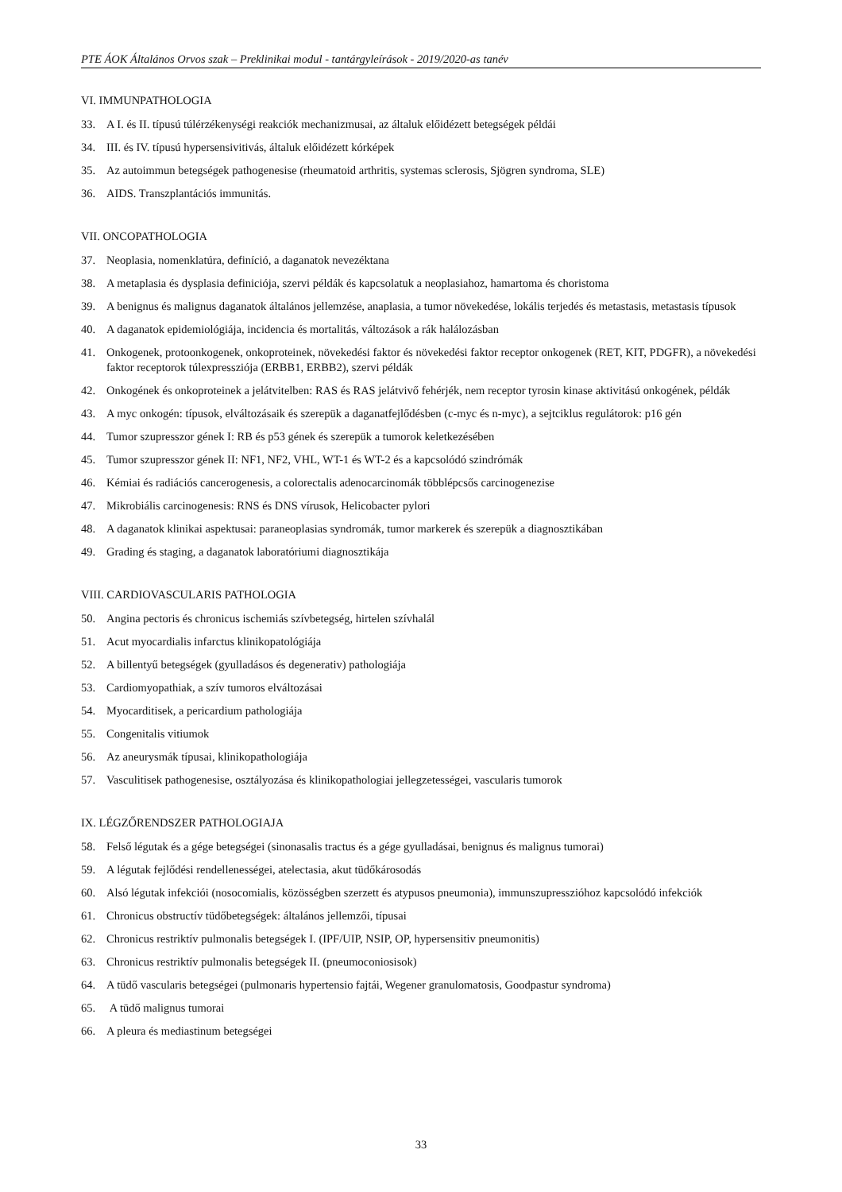PTE ÁOK Általános Orvos szak – Preklinikai modul - tantárgyleírások - 2019/2020-as tanév
VI. IMMUNPATHOLOGIA
33. A I. és II. típusú túlérzékenységi reakciók mechanizmusai, az általuk előidézett betegségek példái
34. III. és IV. típusú hypersensivitivás, általuk előidézett kórképek
35. Az autoimmun betegségek pathogenesise (rheumatoid arthritis, systemas sclerosis, Sjögren syndroma, SLE)
36. AIDS. Transzplantációs immunitás.
VII. ONCOPATHOLOGIA
37. Neoplasia, nomenklatúra, definíció, a daganatok nevezéktana
38. A metaplasia és dysplasia definiciója, szervi példák és kapcsolatuk a neoplasiahoz, hamartoma és choristoma
39. A benignus és malignus daganatok általános jellemzése, anaplasia, a tumor növekedése, lokális terjedés és metastasis, metastasis típusok
40. A daganatok epidemiológiája, incidencia és mortalitás, változások a rák halálozásban
41. Onkogenek, protoonkogenek, onkoproteinek, növekedési faktor és növekedési faktor receptor onkogenek (RET, KIT, PDGFR), a növekedési faktor receptorok túlexpressziója (ERBB1, ERBB2), szervi példák
42. Onkogének és onkoproteinek a jelátvitelben: RAS és RAS jelátvivő fehérjék, nem receptor tyrosin kinase aktivitású onkogének, példák
43. A myc onkogén: típusok, elváltozásaik és szerepük a daganatfejlődésben (c-myc és n-myc), a sejtciklus regulátorok: p16 gén
44. Tumor szupresszor gének I: RB és p53 gének és szerepük a tumorok keletkezésében
45. Tumor szupresszor gének II: NF1, NF2, VHL, WT-1 és WT-2 és a kapcsolódó szindrómák
46. Kémiai és radiációs cancerogenesis, a colorectalis adenocarcinomák többlépcsős carcinogenezise
47. Mikrobiális carcinogenesis: RNS és DNS vírusok, Helicobacter pylori
48. A daganatok klinikai aspektusai: paraneoplasias syndromák, tumor markerek és szerepük a diagnosztikában
49. Grading és staging, a daganatok laboratóriumi diagnosztikája
VIII. CARDIOVASCULARIS PATHOLOGIA
50. Angina pectoris és chronicus ischemiás szívbetegség, hirtelen szívhalál
51. Acut myocardialis infarctus klinikopatológiája
52. A billentyű betegségek (gyulladásos és degenerativ) pathologiája
53. Cardiomyopathiak, a szív tumoros elváltozásai
54. Myocarditisek, a pericardium pathologiája
55. Congenitalis vitiumok
56. Az aneurysmák típusai, klinikopathologiája
57. Vasculitisek pathogenesise, osztályozása és klinikopathologiai jellegzetességei, vascularis tumorok
IX. LÉGZŐRENDSZER PATHOLOGIAJA
58. Felső légutak és a gége betegségei (sinonasalis tractus és a gége gyulladásai, benignus és malignus tumorai)
59. A légutak fejlődési rendellenességei, atelectasia, akut tüdőkárosodás
60. Alsó légutak infekciói (nosocomialis, közösségben szerzett és atypusos pneumonia), immunszupresszióhoz kapcsolódó infekciók
61. Chronicus obstructív tüdőbetegségek: általános jellemzői, típusai
62. Chronicus restriktív pulmonalis betegségek I. (IPF/UIP, NSIP, OP, hypersensitiv pneumonitis)
63. Chronicus restriktív pulmonalis betegségek II. (pneumoconiosisok)
64. A tüdő vascularis betegségei (pulmonaris hypertensio fajtái, Wegener granulomatosis, Goodpastur syndroma)
65. A tüdő malignus tumorai
66. A pleura és mediastinum betegségei
33